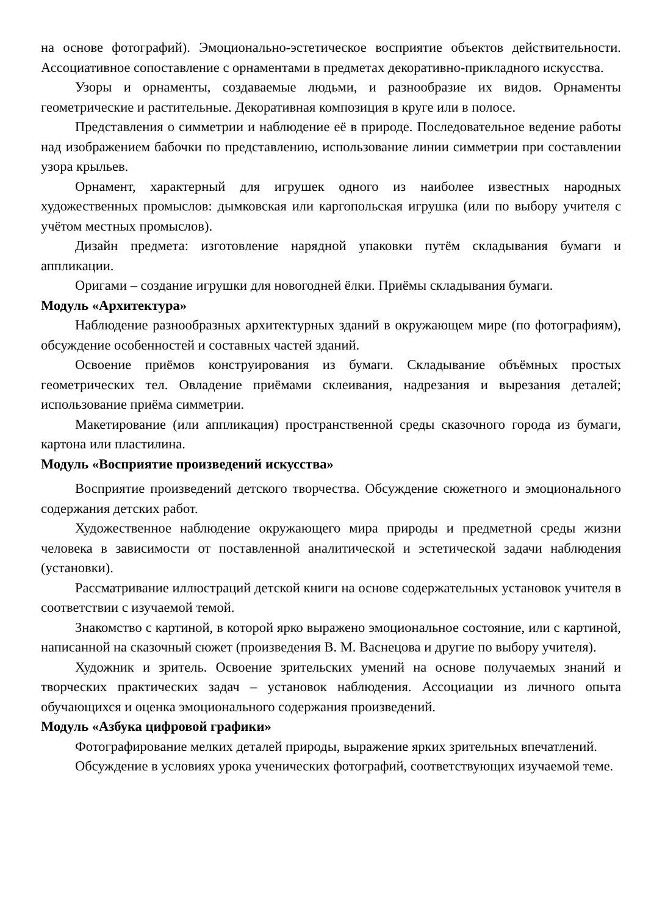на основе фотографий). Эмоционально-эстетическое восприятие объектов действительности. Ассоциативное сопоставление с орнаментами в предметах декоративно-прикладного искусства.
Узоры и орнаменты, создаваемые людьми, и разнообразие их видов. Орнаменты геометрические и растительные. Декоративная композиция в круге или в полосе.
Представления о симметрии и наблюдение её в природе. Последовательное ведение работы над изображением бабочки по представлению, использование линии симметрии при составлении узора крыльев.
Орнамент, характерный для игрушек одного из наиболее известных народных художественных промыслов: дымковская или каргопольская игрушка (или по выбору учителя с учётом местных промыслов).
Дизайн предмета: изготовление нарядной упаковки путём складывания бумаги и аппликации.
Оригами – создание игрушки для новогодней ёлки. Приёмы складывания бумаги.
Модуль «Архитектура»
Наблюдение разнообразных архитектурных зданий в окружающем мире (по фотографиям), обсуждение особенностей и составных частей зданий.
Освоение приёмов конструирования из бумаги. Складывание объёмных простых геометрических тел. Овладение приёмами склеивания, надрезания и вырезания деталей; использование приёма симметрии.
Макетирование (или аппликация) пространственной среды сказочного города из бумаги, картона или пластилина.
Модуль «Восприятие произведений искусства»
Восприятие произведений детского творчества. Обсуждение сюжетного и эмоционального содержания детских работ.
Художественное наблюдение окружающего мира природы и предметной среды жизни человека в зависимости от поставленной аналитической и эстетической задачи наблюдения (установки).
Рассматривание иллюстраций детской книги на основе содержательных установок учителя в соответствии с изучаемой темой.
Знакомство с картиной, в которой ярко выражено эмоциональное состояние, или с картиной, написанной на сказочный сюжет (произведения В. М. Васнецова и другие по выбору учителя).
Художник и зритель. Освоение зрительских умений на основе получаемых знаний и творческих практических задач – установок наблюдения. Ассоциации из личного опыта обучающихся и оценка эмоционального содержания произведений.
Модуль «Азбука цифровой графики»
Фотографирование мелких деталей природы, выражение ярких зрительных впечатлений.
Обсуждение в условиях урока ученических фотографий, соответствующих изучаемой теме.